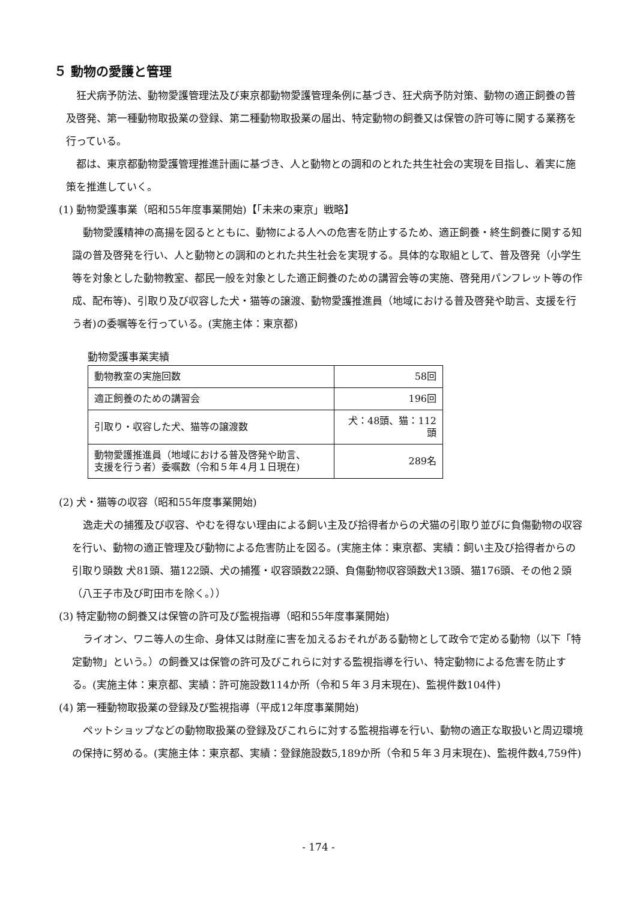５ 動物の愛護と管理
狂犬病予防法、動物愛護管理法及び東京都動物愛護管理条例に基づき、狂犬病予防対策、動物の適正飼養の普及啓発、第一種動物取扱業の登録、第二種動物取扱業の届出、特定動物の飼養又は保管の許可等に関する業務を行っている。
都は、東京都動物愛護管理推進計画に基づき、人と動物との調和のとれた共生社会の実現を目指し、着実に施策を推進していく。
(1) 動物愛護事業（昭和55年度事業開始)【「未来の東京」戦略】
動物愛護精神の高揚を図るとともに、動物による人への危害を防止するため、適正飼養・終生飼養に関する知識の普及啓発を行い、人と動物との調和のとれた共生社会を実現する。具体的な取組として、普及啓発（小学生等を対象とした動物教室、都民一般を対象とした適正飼養のための講習会等の実施、啓発用パンフレット等の作成、配布等)、引取り及び収容した犬・猫等の譲渡、動物愛護推進員（地域における普及啓発や助言、支援を行う者)の委嘱等を行っている。(実施主体：東京都)
動物愛護事業実績
| 動物教室の実施回数 | 58回 |
| 適正飼養のための講習会 | 196回 |
| 引取り・収容した犬、猫等の譲渡数 | 犬：48頭、猫：112頭 |
| 動物愛護推進員（地域における普及啓発や助言、 支援を行う者）委嘱数（令和５年４月１日現在) | 289名 |
(2) 犬・猫等の収容（昭和55年度事業開始)
逸走犬の捕獲及び収容、やむを得ない理由による飼い主及び拾得者からの犬猫の引取り並びに負傷動物の収容を行い、動物の適正管理及び動物による危害防止を図る。(実施主体：東京都、実績：飼い主及び拾得者からの引取り頭数 犬81頭、猫122頭、犬の捕獲・収容頭数22頭、負傷動物収容頭数犬13頭、猫176頭、その他２頭（八王子市及び町田市を除く。））
(3) 特定動物の飼養又は保管の許可及び監視指導（昭和55年度事業開始)
ライオン、ワニ等人の生命、身体又は財産に害を加えるおそれがある動物として政令で定める動物（以下「特定動物」という。）の飼養又は保管の許可及びこれらに対する監視指導を行い、特定動物による危害を防止する。(実施主体：東京都、実績：許可施設数114か所（令和５年３月末現在)、監視件数104件)
(4) 第一種動物取扱業の登録及び監視指導（平成12年度事業開始)
ペットショップなどの動物取扱業の登録及びこれらに対する監視指導を行い、動物の適正な取扱いと周辺環境の保持に努める。(実施主体：東京都、実績：登録施設数5,189か所（令和５年３月末現在)、監視件数4,759件)
- 174 -